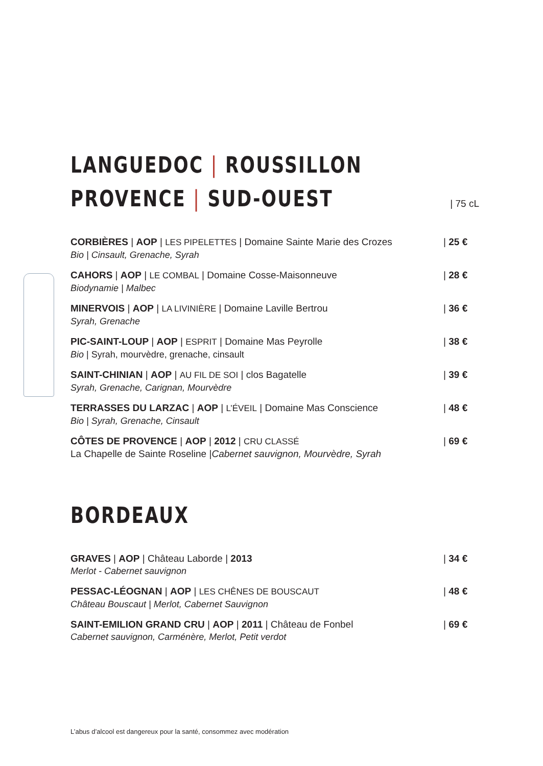LANGUEDOC | ROUSSILLON
PROVENCE | SUD-OUEST
| 75 cL
CORBIÈRES | AOP | LES PIPELETTES | Domaine Sainte Marie des Crozes
Bio | Cinsault, Grenache, Syrah
| 25 €
CAHORS | AOP | LE COMBAL | Domaine Cosse-Maisonneuve
Biodynamie | Malbec
| 28 €
MINERVOIS | AOP | LA LIVINIÈRE | Domaine Laville Bertrou
Syrah, Grenache
| 36 €
PIC-SAINT-LOUP | AOP | ESPRIT | Domaine Mas Peyrolle
Bio | Syrah, mourvèdre, grenache, cinsault
| 38 €
SAINT-CHINIAN | AOP | AU FIL DE SOI | clos Bagatelle
Syrah, Grenache, Carignan, Mourvèdre
| 39 €
TERRASSES DU LARZAC | AOP | L’ÉVEIL | Domaine Mas Conscience
Bio | Syrah, Grenache, Cinsault
| 48 €
CÔTES DE PROVENCE | AOP | 2012 | CRU CLASSÉ
La Chapelle de Sainte Roseline |Cabernet sauvignon, Mourvèdre, Syrah
| 69 €
BORDEAUX
GRAVES | AOP | Château Laborde | 2013
Merlot - Cabernet sauvignon
| 34 €
PESSAC-LÉOGNAN | AOP | LES CHÊNES DE BOUSCAUT
Château Bouscaut | Merlot, Cabernet Sauvignon
| 48 €
SAINT-EMILION GRAND CRU | AOP | 2011 | Château de Fonbel
Cabernet sauvignon, Carménère, Merlot, Petit verdot
| 69 €
L’abus d’alcool est dangereux pour la santé, consommez avec modération